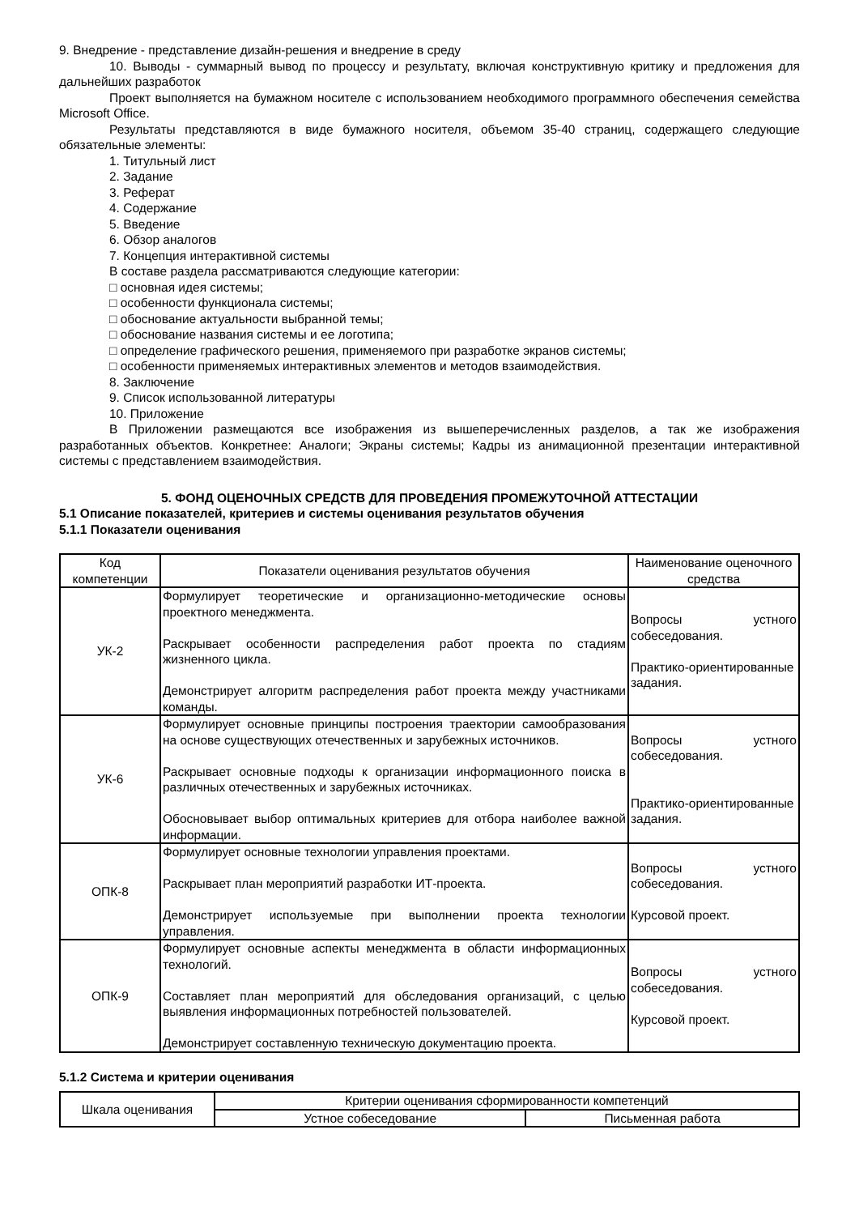9. Внедрение - представление дизайн-решения и внедрение в среду
10. Выводы - суммарный вывод по процессу и результату, включая конструктивную критику и предложения для дальнейших разработок
Проект выполняется на бумажном носителе с использованием необходимого программного обеспечения семейства Microsoft Office.
Результаты представляются в виде бумажного носителя, объемом 35-40 страниц, содержащего следующие обязательные элементы:
1. Титульный лист
2. Задание
3. Реферат
4. Содержание
5. Введение
6. Обзор аналогов
7. Концепция интерактивной системы
В составе раздела рассматриваются следующие категории:
□ основная идея системы;
□ особенности функционала системы;
□ обоснование актуальности выбранной темы;
□ обоснование названия системы и ее логотипа;
□ определение графического решения, применяемого при разработке экранов системы;
□ особенности применяемых интерактивных элементов и методов взаимодействия.
8. Заключение
9. Список использованной литературы
10. Приложение
В Приложении размещаются все изображения из вышеперечисленных разделов, а так же изображения разработанных объектов. Конкретнее: Аналоги; Экраны системы; Кадры из анимационной презентации интерактивной системы с представлением взаимодействия.
5. ФОНД ОЦЕНОЧНЫХ СРЕДСТВ ДЛЯ ПРОВЕДЕНИЯ ПРОМЕЖУТОЧНОЙ АТТЕСТАЦИИ
5.1 Описание показателей, критериев и системы оценивания результатов обучения
5.1.1 Показатели оценивания
| Код компетенции | Показатели оценивания результатов обучения | Наименование оценочного средства |
| --- | --- | --- |
| УК-2 | Формулирует теоретические и организационно-методические основы проектного менеджмента. Раскрывает особенности распределения работ проекта по стадиям жизненного цикла. Демонстрирует алгоритм распределения работ проекта между участниками команды. | Вопросы устного собеседования. Практико-ориентированные задания. |
| УК-6 | Формулирует основные принципы построения траектории самообразования на основе существующих отечественных и зарубежных источников. Раскрывает основные подходы к организации информационного поиска в различных отечественных и зарубежных источниках. Обосновывает выбор оптимальных критериев для отбора наиболее важной информации. | Вопросы устного собеседования. Практико-ориентированные задания. |
| ОПК-8 | Формулирует основные технологии управления проектами. Раскрывает план мероприятий разработки ИТ-проекта. Демонстрирует используемые при выполнении проекта технологии управления. | Вопросы устного собеседования. Курсовой проект. |
| ОПК-9 | Формулирует основные аспекты менеджмента в области информационных технологий. Составляет план мероприятий для обследования организаций, с целью выявления информационных потребностей пользователей. Демонстрирует составленную техническую документацию проекта. | Вопросы устного собеседования. Курсовой проект. |
5.1.2 Система и критерии оценивания
| Шкала оценивания | Критерии оценивания сформированности компетенций | |
| --- | --- | --- |
| | Устное собеседование | Письменная работа |